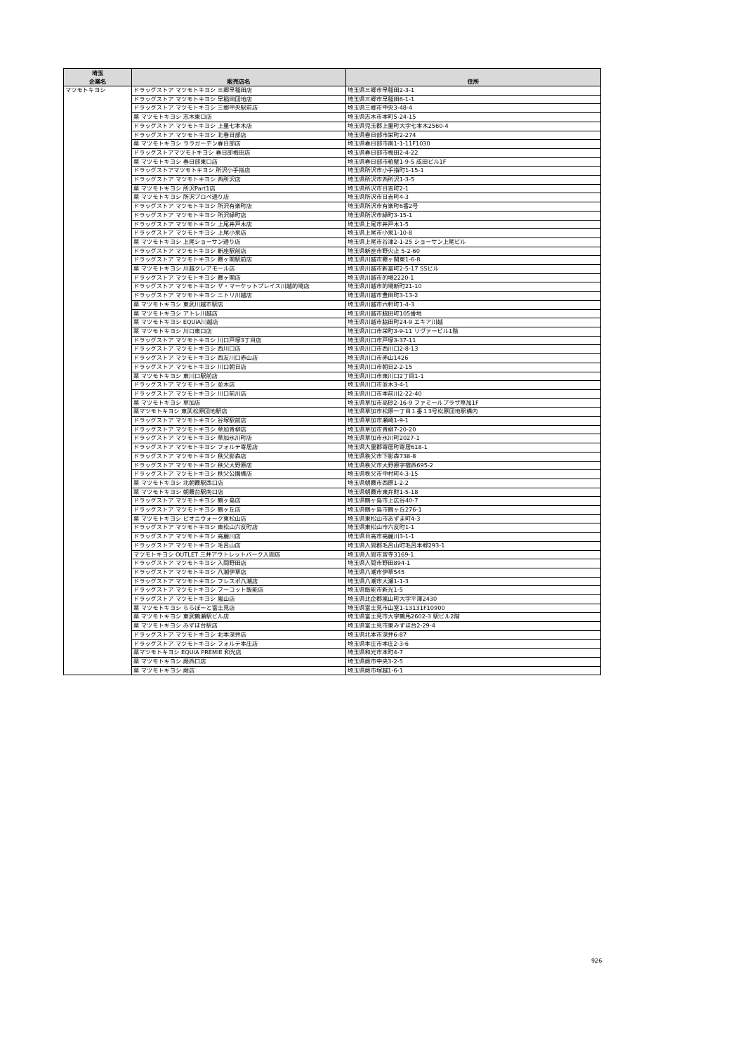| 埼玉 企業名 | 販売店名 | 住所 |
| --- | --- | --- |
| マツモトキヨシ | ドラッグストア マツモトキヨシ 三郷早稲田店 | 埼玉県三郷市早稲田2-3-1 |
| | ドラッグストア マツモトキヨシ 早稲田団地店 | 埼玉県三郷市早稲田6-1-1 |
| | ドラッグストア マツモトキヨシ 三郷中央駅前店 | 埼玉県三郷市中央3-48-4 |
| | 薬 マツモトキヨシ 志木東口店 | 埼玉県志木市本町5-24-15 |
| | ドラッグストア マツモトキヨシ 上里七本木店 | 埼玉県児玉郡上里町大字七本木2560-4 |
| | ドラッグストア マツモトキヨシ 北春日部店 | 埼玉県春日部市栄町2-274 |
| | 薬 マツモトキヨシ ララガーデン春日部店 | 埼玉県春日部市南1-1-11F1030 |
| | ドラッグストアマツモトキヨシ 春日部梅田店 | 埼玉県春日部市梅田2-4-22 |
| | 薬 マツモトキヨシ 春日部東口店 | 埼玉県春日部市粕壁1-9-5 成田ビル1F |
| | ドラッグストアマツモトキヨシ 所沢小手指店 | 埼玉県所沢市小手指町1-15-1 |
| | ドラッグストア マツモトキヨシ 西所沢店 | 埼玉県所沢市西所沢1-3-5 |
| | 薬 マツモトキヨシ 所沢Part1店 | 埼玉県所沢市日吉町2-1 |
| | 薬 マツモトキヨシ 所沢プロペ通り店 | 埼玉県所沢市日吉町4-3 |
| | ドラッグストア マツモトキヨシ 所沢有楽町店 | 埼玉県所沢市有楽町6番2号 |
| | ドラッグストア マツモトキヨシ 所沢緑町店 | 埼玉県所沢市緑町3-15-1 |
| | ドラッグストア マツモトキヨシ 上尾井戸木店 | 埼玉県上尾市井戸木1-5 |
| | ドラッグストア マツモトキヨシ 上尾小泉店 | 埼玉県上尾市小泉1-10-8 |
| | 薬 マツモトキヨシ 上尾ショーサン通り店 | 埼玉県上尾市谷津2-1-25 ショーサン上尾ビル |
| | ドラッグストア マツモトキヨシ 新座駅前店 | 埼玉県新座市野火止 5-2-60 |
| | ドラッグストア マツモトキヨシ 霞ヶ関駅前店 | 埼玉県川越市霞ヶ関東1-6-8 |
| | 薬 マツモトキヨシ 川越クレアモール店 | 埼玉県川越市新富町2-5-17 SSビル |
| | ドラッグストア マツモトキヨシ 霞ヶ関店 | 埼玉県川越市的場2220-1 |
| | ドラッグストア マツモトキヨシ ザ・マーケットプレイス川越的場店 | 埼玉県川越市的場新町21-10 |
| | ドラッグストア マツモトキヨシ ニトリ川越店 | 埼玉県川越市豊田町3-13-2 |
| | 薬 マツモトキヨシ 東武川越市駅店 | 埼玉県川越市六軒町1-4-3 |
| | 薬 マツモトキヨシ アトレ川越店 | 埼玉県川越市脇田町105番地 |
| | 薬 マツモトキヨシ EQUiA川越店 | 埼玉県川越市脇田町24-9 エキア川越 |
| | 薬 マツモトキヨシ 川口東口店 | 埼玉県川口市栄町3-9-11 リヴァービル1階 |
| | ドラッグストア マツモトキヨシ 川口戸塚3丁目店 | 埼玉県川口市戸塚3-37-11 |
| | ドラッグストア マツモトキヨシ 西川口店 | 埼玉県川口市西川口2-8-13 |
| | ドラッグストア マツモトキヨシ 西友川口赤山店 | 埼玉県川口市赤山1426 |
| | ドラッグストア マツモトキヨシ 川口朝日店 | 埼玉県川口市朝日2-2-15 |
| | 薬 マツモトキヨシ 東川口駅前店 | 埼玉県川口市東川口2丁目1-1 |
| | ドラッグストア マツモトキヨシ 並木店 | 埼玉県川口市並木3-4-1 |
| | ドラッグストア マツモトキヨシ 川口前川店 | 埼玉県川口市本前川2-22-40 |
| | 薬 マツモトキヨシ 草加店 | 埼玉県草加市高砂2-16-9 ファミールプラザ草加1F |
| | 薬マツモトキヨシ 東武松原団地駅店 | 埼玉県草加市松原一丁目１番１3号松原団地駅構内 |
| | ドラッグストア マツモトキヨシ 谷塚駅前店 | 埼玉県草加市瀬崎1-9-1 |
| | ドラッグストア マツモトキヨシ 草加青柳店 | 埼玉県草加市青柳7-20-20 |
| | ドラッグストア マツモトキヨシ 草加氷川町店 | 埼玉県草加市氷川町2027-1 |
| | ドラッグストア マツモトキヨシ フォルテ寄居店 | 埼玉県大里郡寄居町寄居618-1 |
| | ドラッグストア マツモトキヨシ 秩父影森店 | 埼玉県秩父市下影森738-8 |
| | ドラッグストア マツモトキヨシ 秩父大野原店 | 埼玉県秩父市大野原字宿西695-2 |
| | ドラッグストア マツモトキヨシ 秩父公園橋店 | 埼玉県秩父市中村町4-3-15 |
| | 薬 マツモトキヨシ 北朝霞駅西口店 | 埼玉県朝霞市西原1-2-2 |
| | 薬 マツモトキヨシ 朝霞台駅南口店 | 埼玉県朝霞市東弁財1-5-18 |
| | ドラッグストア マツモトキヨシ 鶴ヶ島店 | 埼玉県鶴ヶ島市上広谷40-7 |
| | ドラッグストア マツモトキヨシ 鶴ヶ丘店 | 埼玉県鶴ヶ島市鶴ヶ丘276-1 |
| | 薬 マツモトキヨシ ピオニウォーク東松山店 | 埼玉県東松山市あずま町4-3 |
| | ドラッグストア マツモトキヨシ 東松山六反町店 | 埼玉県東松山市六反町1-1 |
| | ドラッグストア マツモトキヨシ 高麗川店 | 埼玉県日高市高麗川3-1-1 |
| | ドラッグストア マツモトキヨシ 毛呂山店 | 埼玉県入間郡毛呂山町毛呂本郷293-1 |
| | マツモトキヨシ OUTLET 三井アウトレットパーク入間店 | 埼玉県入間市宮寺3169-1 |
| | ドラッグストア マツモトキヨシ 入間野田店 | 埼玉県入間市野田894-1 |
| | ドラッグストア マツモトキヨシ 八潮伊草店 | 埼玉県八潮市伊草545 |
| | ドラッグストア マツモトキヨシ フレスポ八潮店 | 埼玉県八潮市大瀬1-1-3 |
| | ドラッグストア マツモトキヨシ フーコット飯能店 | 埼玉県飯能市新光1-5 |
| | ドラッグストア マツモトキヨシ 嵐山店 | 埼玉県比企郡嵐山町大字平澤2430 |
| | 薬 マツモトキヨシ ららぽーと富士見店 | 埼玉県富士見市山室1-13131F10900 |
| | 薬 マツモトキヨシ 東武鶴瀬駅ビル店 | 埼玉県富士見市大字鶴馬2602-3 駅ビル2階 |
| | 薬 マツモトキヨシ みずほ台駅店 | 埼玉県富士見市東みずほ台2-29-4 |
| | ドラッグストア マツモトキヨシ 北本深井店 | 埼玉県北本市深井6-87 |
| | ドラッグストア マツモトキヨシ フォルテ本庄店 | 埼玉県本庄市本庄2-3-6 |
| | 薬マツモトキヨシ EQUiA PREMIE 和光店 | 埼玉県和光市本町4-7 |
| | 薬 マツモトキヨシ 蕨西口店 | 埼玉県蕨市中央3-2-5 |
| | 薬 マツモトキヨシ 蕨店 | 埼玉県蕨市塚越1-6-1 |
926